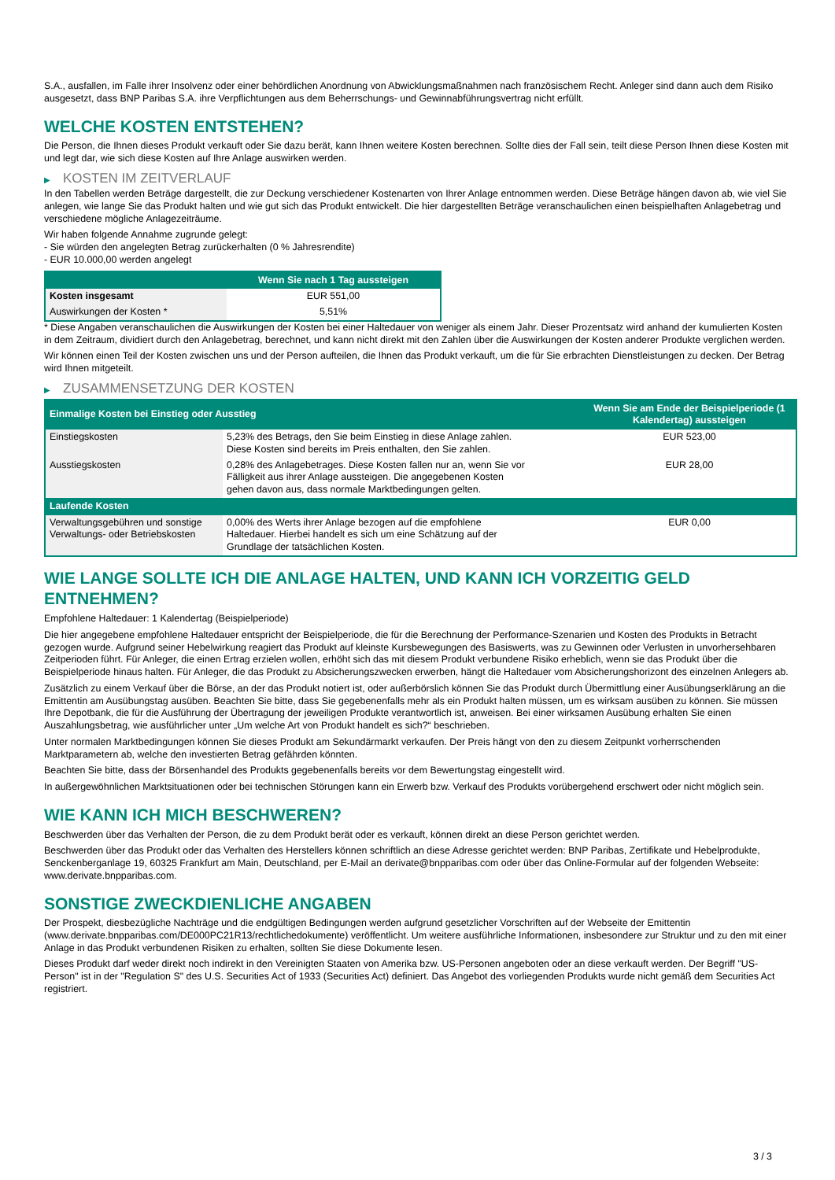S.A., ausfallen, im Falle ihrer Insolvenz oder einer behördlichen Anordnung von Abwicklungsmaßnahmen nach französischem Recht. Anleger sind dann auch dem Risiko ausgesetzt, dass BNP Paribas S.A. ihre Verpflichtungen aus dem Beherrschungs- und Gewinnabführungsvertrag nicht erfüllt.
WELCHE KOSTEN ENTSTEHEN?
Die Person, die Ihnen dieses Produkt verkauft oder Sie dazu berät, kann Ihnen weitere Kosten berechnen. Sollte dies der Fall sein, teilt diese Person Ihnen diese Kosten mit und legt dar, wie sich diese Kosten auf Ihre Anlage auswirken werden.
▶ KOSTEN IM ZEITVERLAUF
In den Tabellen werden Beträge dargestellt, die zur Deckung verschiedener Kostenarten von Ihrer Anlage entnommen werden. Diese Beträge hängen davon ab, wie viel Sie anlegen, wie lange Sie das Produkt halten und wie gut sich das Produkt entwickelt. Die hier dargestellten Beträge veranschaulichen einen beispielhaften Anlagebetrag und verschiedene mögliche Anlagezeiträume.
Wir haben folgende Annahme zugrunde gelegt:
- Sie würden den angelegten Betrag zurückerhalten (0 % Jahresrendite)
- EUR 10.000,00 werden angelegt
| | Wenn Sie nach 1 Tag aussteigen |
| --- | --- |
| Kosten insgesamt | EUR 551,00 |
| Auswirkungen der Kosten * | 5,51% |
* Diese Angaben veranschaulichen die Auswirkungen der Kosten bei einer Haltedauer von weniger als einem Jahr. Dieser Prozentsatz wird anhand der kumulierten Kosten in dem Zeitraum, dividiert durch den Anlagebetrag, berechnet, und kann nicht direkt mit den Zahlen über die Auswirkungen der Kosten anderer Produkte verglichen werden.
Wir können einen Teil der Kosten zwischen uns und der Person aufteilen, die Ihnen das Produkt verkauft, um die für Sie erbrachten Dienstleistungen zu decken. Der Betrag wird Ihnen mitgeteilt.
▶ ZUSAMMENSETZUNG DER KOSTEN
| Einmalige Kosten bei Einstieg oder Ausstieg | | Wenn Sie am Ende der Beispielperiode (1 Kalendertag) aussteigen |
| --- | --- | --- |
| Einstiegskosten | 5,23% des Betrags, den Sie beim Einstieg in diese Anlage zahlen. Diese Kosten sind bereits im Preis enthalten, den Sie zahlen. | EUR 523,00 |
| Ausstiegskosten | 0,28% des Anlagebetrages. Diese Kosten fallen nur an, wenn Sie vor Fälligkeit aus ihrer Anlage aussteigen. Die angegebenen Kosten gehen davon aus, dass normale Marktbedingungen gelten. | EUR 28,00 |
| Laufende Kosten | | |
| Verwaltungsgebühren und sonstige Verwaltungs- oder Betriebskosten | 0,00% des Werts ihrer Anlage bezogen auf die empfohlene Haltedauer. Hierbei handelt es sich um eine Schätzung auf der Grundlage der tatsächlichen Kosten. | EUR 0,00 |
WIE LANGE SOLLTE ICH DIE ANLAGE HALTEN, UND KANN ICH VORZEITIG GELD ENTNEHMEN?
Empfohlene Haltedauer: 1 Kalendertag (Beispielperiode)
Die hier angegebene empfohlene Haltedauer entspricht der Beispielperiode, die für die Berechnung der Performance-Szenarien und Kosten des Produkts in Betracht gezogen wurde. Aufgrund seiner Hebelwirkung reagiert das Produkt auf kleinste Kursbewegungen des Basiswerts, was zu Gewinnen oder Verlusten in unvorhersehbaren Zeitperioden führt. Für Anleger, die einen Ertrag erzielen wollen, erhöht sich das mit diesem Produkt verbundene Risiko erheblich, wenn sie das Produkt über die Beispielperiode hinaus halten. Für Anleger, die das Produkt zu Absicherungszwecken erwerben, hängt die Haltedauer vom Absicherungshorizont des einzelnen Anlegers ab.
Zusätzlich zu einem Verkauf über die Börse, an der das Produkt notiert ist, oder außerbörslich können Sie das Produkt durch Übermittlung einer Ausübungserklärung an die Emittentin am Ausübungstag ausüben. Beachten Sie bitte, dass Sie gegebenenfalls mehr als ein Produkt halten müssen, um es wirksam ausüben zu können. Sie müssen Ihre Depotbank, die für die Ausführung der Übertragung der jeweiligen Produkte verantwortlich ist, anweisen. Bei einer wirksamen Ausübung erhalten Sie einen Auszahlungsbetrag, wie ausführlicher unter „Um welche Art von Produkt handelt es sich?“ beschrieben.
Unter normalen Marktbedingungen können Sie dieses Produkt am Sekundärmarkt verkaufen. Der Preis hängt von den zu diesem Zeitpunkt vorherrschenden Marktparametern ab, welche den investierten Betrag gefährden könnten.
Beachten Sie bitte, dass der Börsenhandel des Produkts gegebenenfalls bereits vor dem Bewertungstag eingestellt wird.
In außergewöhnlichen Marktsituationen oder bei technischen Störungen kann ein Erwerb bzw. Verkauf des Produkts vorübergehend erschwert oder nicht möglich sein.
WIE KANN ICH MICH BESCHWEREN?
Beschwerden über das Verhalten der Person, die zu dem Produkt berät oder es verkauft, können direkt an diese Person gerichtet werden.
Beschwerden über das Produkt oder das Verhalten des Herstellers können schriftlich an diese Adresse gerichtet werden: BNP Paribas, Zertifikate und Hebelprodukte, Senckenberganlage 19, 60325 Frankfurt am Main, Deutschland, per E-Mail an derivate@bnpparibas.com oder über das Online-Formular auf der folgenden Webseite: www.derivate.bnpparibas.com.
SONSTIGE ZWECKDIENLICHE ANGABEN
Der Prospekt, diesbezügliche Nachträge und die endgültigen Bedingungen werden aufgrund gesetzlicher Vorschriften auf der Webseite der Emittentin (www.derivate.bnpparibas.com/DE000PC21R13/rechtlichedokumente) veröffentlicht. Um weitere ausführliche Informationen, insbesondere zur Struktur und zu den mit einer Anlage in das Produkt verbundenen Risiken zu erhalten, sollten Sie diese Dokumente lesen.
Dieses Produkt darf weder direkt noch indirekt in den Vereinigten Staaten von Amerika bzw. US-Personen angeboten oder an diese verkauft werden. Der Begriff "US-Person" ist in der "Regulation S" des U.S. Securities Act of 1933 (Securities Act) definiert. Das Angebot des vorliegenden Produkts wurde nicht gemäß dem Securities Act registriert.
3 / 3